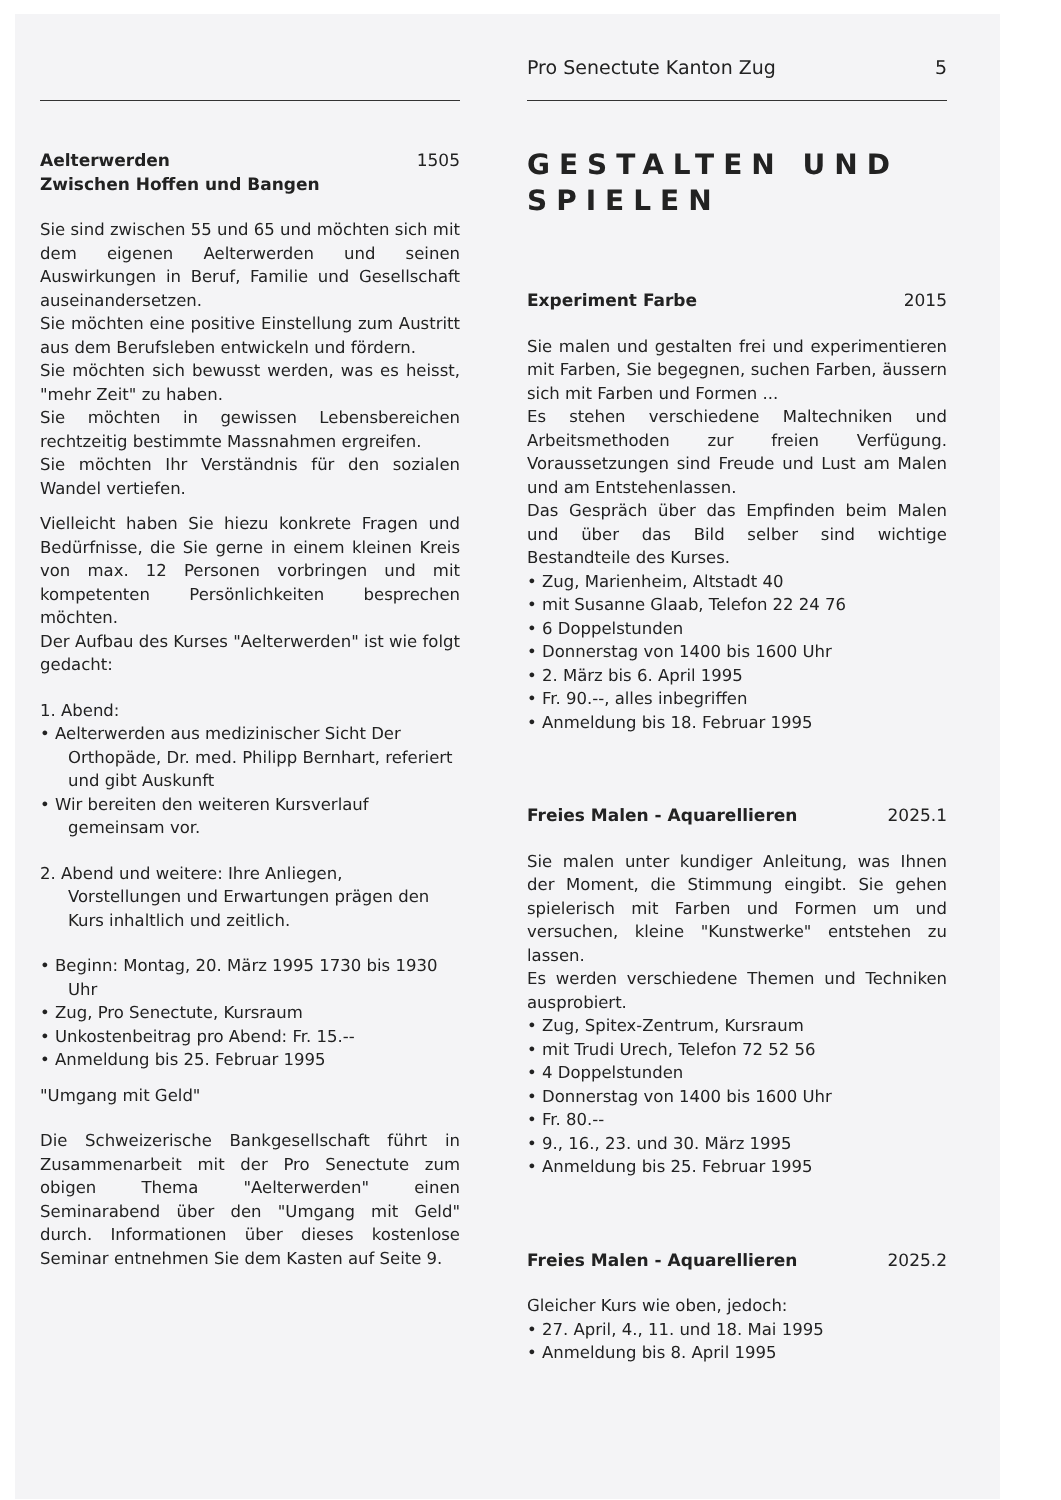Pro Senectute Kanton Zug 5
Aelterwerden 1505
Zwischen Hoffen und Bangen
Sie sind zwischen 55 und 65 und möchten sich mit dem eigenen Aelterwerden und seinen Auswirkungen in Beruf, Familie und Gesellschaft auseinandersetzen.
Sie möchten eine positive Einstellung zum Austritt aus dem Berufsleben entwickeln und fördern.
Sie möchten sich bewusst werden, was es heisst, "mehr Zeit" zu haben.
Sie möchten in gewissen Lebensbereichen rechtzeitig bestimmte Massnahmen ergreifen.
Sie möchten Ihr Verständnis für den sozialen Wandel vertiefen.
Vielleicht haben Sie hiezu konkrete Fragen und Bedürfnisse, die Sie gerne in einem kleinen Kreis von max. 12 Personen vorbringen und mit kompetenten Persönlichkeiten besprechen möchten.
Der Aufbau des Kurses "Aelterwerden" ist wie folgt gedacht:
1. Abend:
• Aelterwerden aus medizinischer Sicht Der Orthopäde, Dr. med. Philipp Bernhart, referiert und gibt Auskunft
• Wir bereiten den weiteren Kursverlauf gemeinsam vor.
2. Abend und weitere: Ihre Anliegen, Vorstellungen und Erwartungen prägen den Kurs inhaltlich und zeitlich.
• Beginn: Montag, 20. März 1995 1730 bis 1930 Uhr
• Zug, Pro Senectute, Kursraum
• Unkostenbeitrag pro Abend: Fr. 15.--
• Anmeldung bis 25. Februar 1995
"Umgang mit Geld"
Die Schweizerische Bankgesellschaft führt in Zusammenarbeit mit der Pro Senectute zum obigen Thema "Aelterwerden" einen Seminarabend über den "Umgang mit Geld" durch. Informationen über dieses kostenlose Seminar entnehmen Sie dem Kasten auf Seite 9.
GESTALTEN UND SPIELEN
Experiment Farbe 2015
Sie malen und gestalten frei und experimentieren mit Farben, Sie begegnen, suchen Farben, äussern sich mit Farben und Formen ...
Es stehen verschiedene Maltechniken und Arbeitsmethoden zur freien Verfügung. Voraussetzungen sind Freude und Lust am Malen und am Entstehenlassen.
Das Gespräch über das Empfinden beim Malen und über das Bild selber sind wichtige Bestandteile des Kurses.
• Zug, Marienheim, Altstadt 40
• mit Susanne Glaab, Telefon 22 24 76
• 6 Doppelstunden
• Donnerstag von 1400 bis 1600 Uhr
• 2. März bis 6. April 1995
• Fr. 90.--, alles inbegriffen
• Anmeldung bis 18. Februar 1995
Freies Malen - Aquarellieren 2025.1
Sie malen unter kundiger Anleitung, was Ihnen der Moment, die Stimmung eingibt. Sie gehen spielerisch mit Farben und Formen um und versuchen, kleine "Kunstwerke" entstehen zu lassen.
Es werden verschiedene Themen und Techniken ausprobiert.
• Zug, Spitex-Zentrum, Kursraum
• mit Trudi Urech, Telefon 72 52 56
• 4 Doppelstunden
• Donnerstag von 1400 bis 1600 Uhr
• Fr. 80.--
• 9., 16., 23. und 30. März 1995
• Anmeldung bis 25. Februar 1995
Freies Malen - Aquarellieren 2025.2
Gleicher Kurs wie oben, jedoch:
• 27. April, 4., 11. und 18. Mai 1995
• Anmeldung bis 8. April 1995